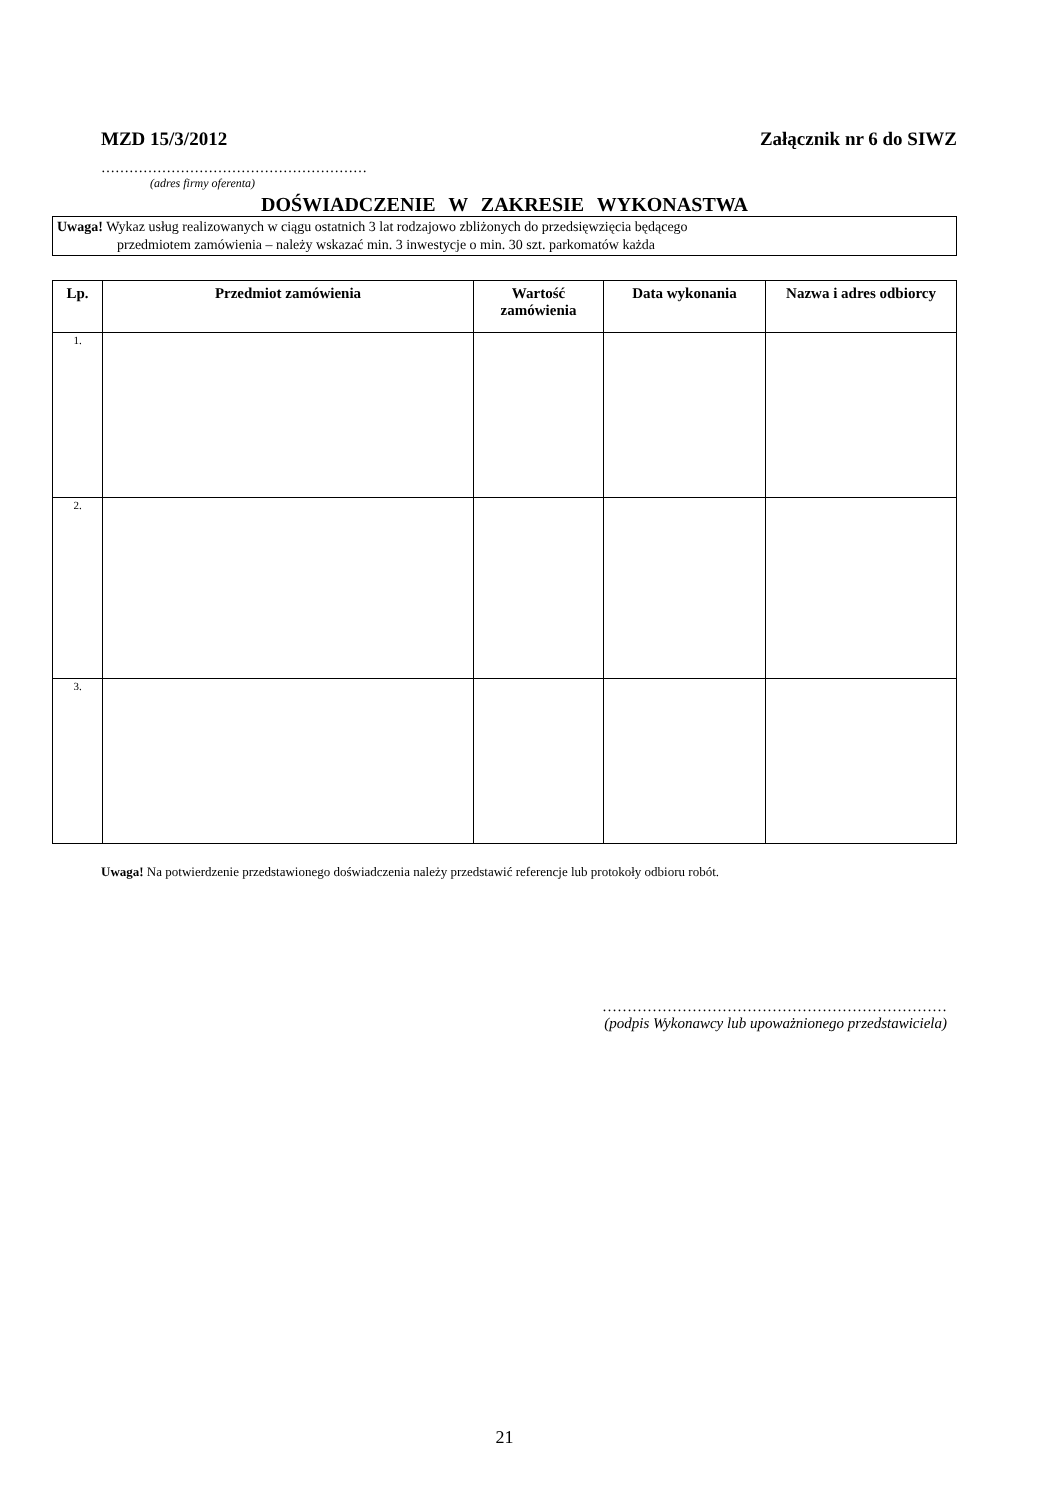MZD 15/3/2012 Załącznik nr 6 do SIWZ
…………………………………………………
(adres firmy oferenta)
DOŚWIADCZENIE W ZAKRESIE WYKONASTWA
Uwaga! Wykaz usług realizowanych w ciągu ostatnich 3 lat rodzajowo zbliżonych do przedsięwzięcia będącego
przedmiotem zamówienia – należy wskazać min. 3 inwestycje o min. 30 szt. parkomatów każda
| Lp. | Przedmiot zamówienia | Wartość zamówienia | Data wykonania | Nazwa i adres odbiorcy |
| --- | --- | --- | --- | --- |
| 1. | | | | |
| 2. | | | | |
| 3. | | | | |
Uwaga! Na potwierdzenie przedstawionego doświadczenia należy przedstawić referencje lub protokoły odbioru robót.
……………………………………………………………
(podpis Wykonawcy lub upoważnionego przedstawiciela)
21